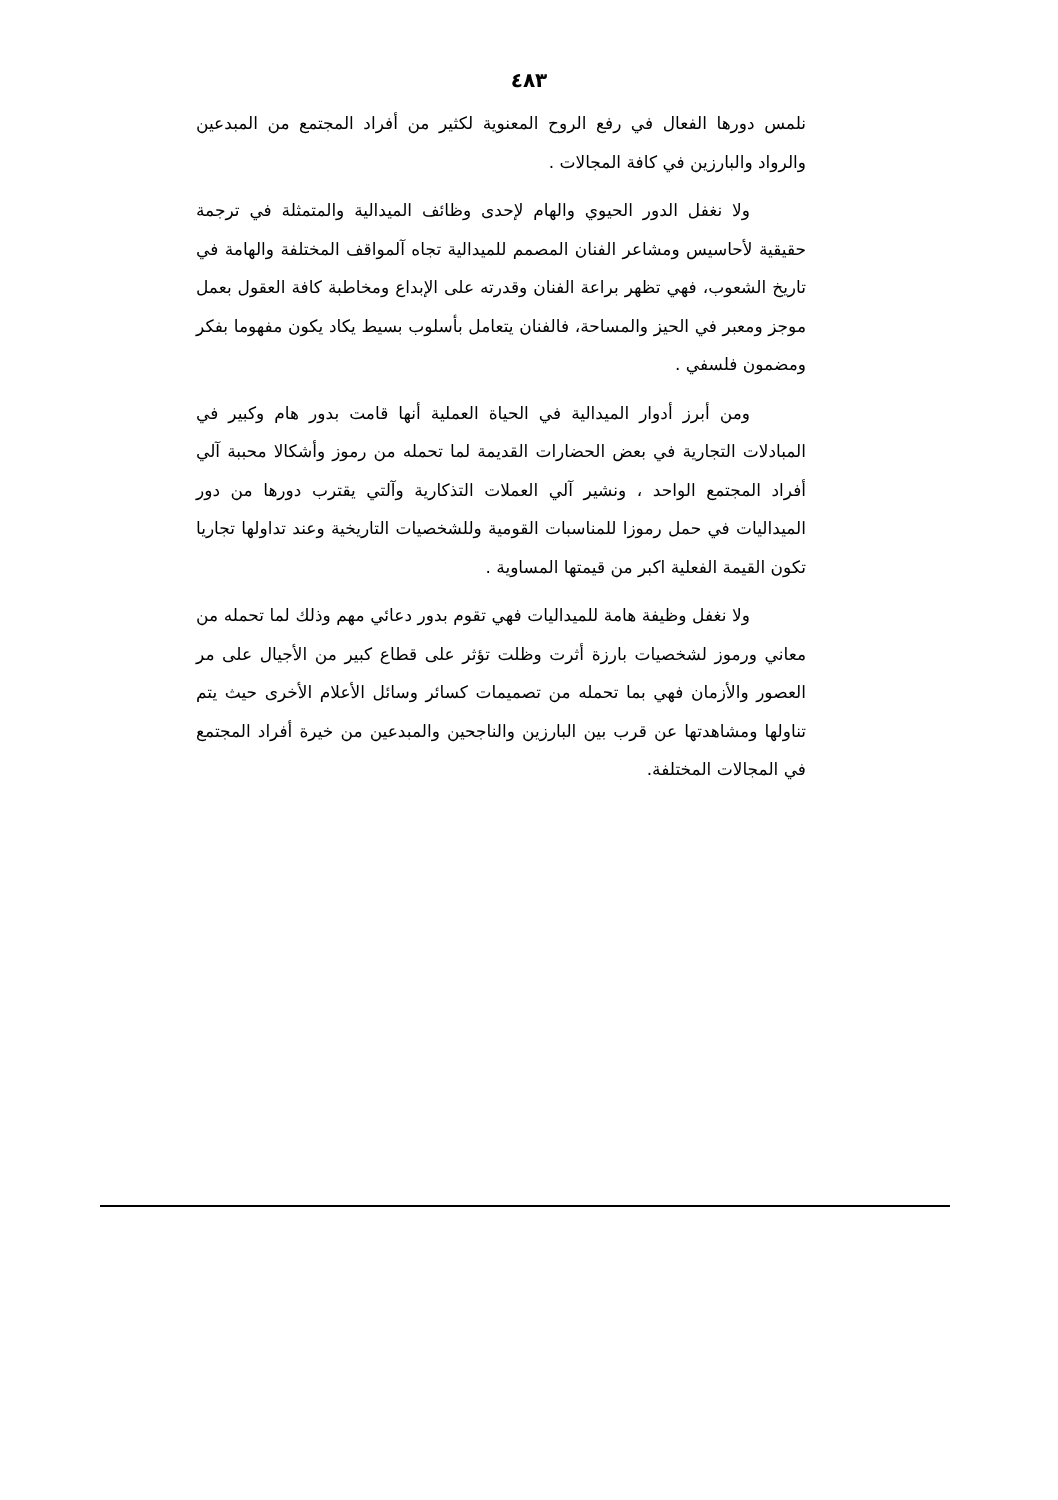٤٨٣
نلمس دورها الفعال في رفع الروح المعنوية لكثير من أفراد المجتمع من المبدعين والرواد والبارزين في كافة المجالات .
ولا نغفل الدور الحيوي والهام لإحدى وظائف الميدالية والمتمثلة في ترجمة حقيقية لأحاسيس ومشاعر الفنان المصمم للميدالية تجاه آلمواقف المختلفة والهامة في تاريخ الشعوب، فهي تظهر براعة الفنان وقدرته على الإبداع ومخاطبة كافة العقول بعمل موجز ومعبر في الحيز والمساحة، فالفنان يتعامل بأسلوب بسيط يكاد يكون مفهوما بفكر ومضمون فلسفي .
ومن أبرز أدوار الميدالية في الحياة العملية أنها قامت بدور هام وكبير في المبادلات التجارية في بعض الحضارات القديمة لما تحمله من رموز وأشكالا محببة آلي أفراد المجتمع الواحد ، ونشير آلي العملات التذكارية وآلتي يقترب دورها من دور الميداليات في حمل رموزا للمناسبات القومية وللشخصيات التاريخية وعند تداولها تجاريا تكون القيمة الفعلية اكبر من قيمتها المساوية .
ولا نغفل وظيفة هامة للميداليات فهي تقوم بدور دعائي مهم وذلك لما تحمله من معاني ورموز لشخصيات بارزة أثرت وظلت تؤثر على قطاع كبير من الأجيال على مر العصور والأزمان فهي بما تحمله من تصميمات كسائر وسائل الأعلام الأخرى حيث يتم تناولها ومشاهدتها عن قرب بين البارزين والناجحين والمبدعين من خيرة أفراد المجتمع في المجالات المختلفة.